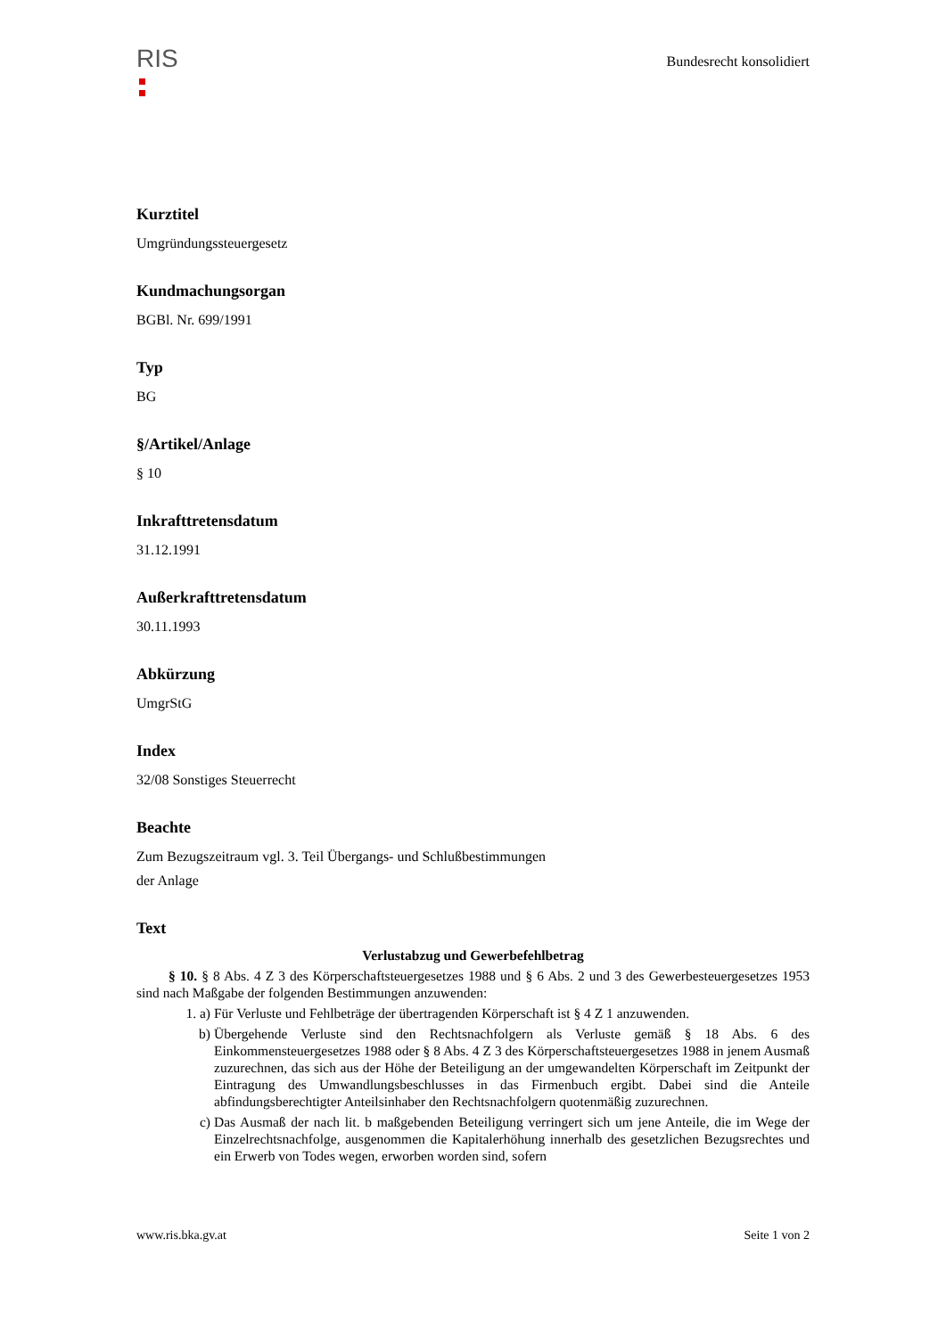RIS
Bundesrecht konsolidiert
Kurztitel
Umgründungssteuergesetz
Kundmachungsorgan
BGBl. Nr. 699/1991
Typ
BG
§/Artikel/Anlage
§ 10
Inkrafttretensdatum
31.12.1991
Außerkrafttretensdatum
30.11.1993
Abkürzung
UmgrStG
Index
32/08 Sonstiges Steuerrecht
Beachte
Zum Bezugszeitraum vgl. 3. Teil Übergangs- und Schlußbestimmungen
der Anlage
Text
Verlustabzug und Gewerbefehlbetrag
§ 10. § 8 Abs. 4 Z 3 des Körperschaftsteuergesetzes 1988 und § 6 Abs. 2 und 3 des Gewerbesteuergesetzes 1953 sind nach Maßgabe der folgenden Bestimmungen anzuwenden:
1. a) Für Verluste und Fehlbeträge der übertragenden Körperschaft ist § 4 Z 1 anzuwenden.
b) Übergehende Verluste sind den Rechtsnachfolgern als Verluste gemäß § 18 Abs. 6 des Einkommensteuergesetzes 1988 oder § 8 Abs. 4 Z 3 des Körperschaftsteuergesetzes 1988 in jenem Ausmaß zuzurechnen, das sich aus der Höhe der Beteiligung an der umgewandelten Körperschaft im Zeitpunkt der Eintragung des Umwandlungsbeschlusses in das Firmenbuch ergibt. Dabei sind die Anteile abfindungsberechtigter Anteilsinhaber den Rechtsnachfolgern quotenmäßig zuzurechnen.
c) Das Ausmaß der nach lit. b maßgebenden Beteiligung verringert sich um jene Anteile, die im Wege der Einzelrechtsnachfolge, ausgenommen die Kapitalerhöhung innerhalb des gesetzlichen Bezugsrechtes und ein Erwerb von Todes wegen, erworben worden sind, sofern
www.ris.bka.gv.at Seite 1 von 2